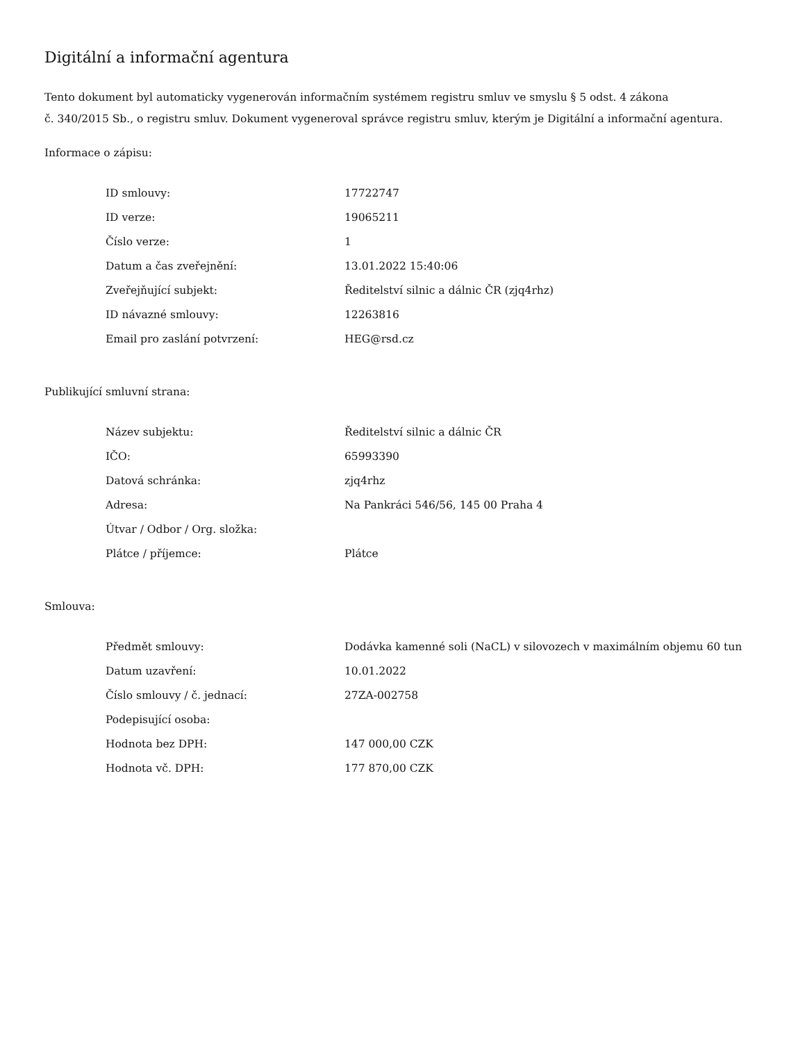Digitální a informační agentura
Tento dokument byl automaticky vygenerován informačním systémem registru smluv ve smyslu § 5 odst. 4 zákona
č. 340/2015 Sb., o registru smluv. Dokument vygeneroval správce registru smluv, kterým je Digitální a informační agentura.
Informace o zápisu:
| ID smlouvy: | 17722747 |
| ID verze: | 19065211 |
| Číslo verze: | 1 |
| Datum a čas zveřejnění: | 13.01.2022 15:40:06 |
| Zveřejňující subjekt: | Ředitelství silnic a dálnic ČR (zjq4rhz) |
| ID návazné smlouvy: | 12263816 |
| Email pro zaslání potvrzení: | HEG@rsd.cz |
Publikující smluvní strana:
| Název subjektu: | Ředitelství silnic a dálnic ČR |
| IČO: | 65993390 |
| Datová schránka: | zjq4rhz |
| Adresa: | Na Pankráci 546/56, 145 00 Praha 4 |
| Útvar / Odbor / Org. složka: | |
| Plátce / příjemce: | Plátce |
Smlouva:
| Předmět smlouvy: | Dodávka kamenné soli (NaCL) v silovozech v maximálním objemu 60 tun |
| Datum uzavření: | 10.01.2022 |
| Číslo smlouvy / č. jednací: | 27ZA-002758 |
| Podepisující osoba: | |
| Hodnota bez DPH: | 147 000,00 CZK |
| Hodnota vč. DPH: | 177 870,00 CZK |